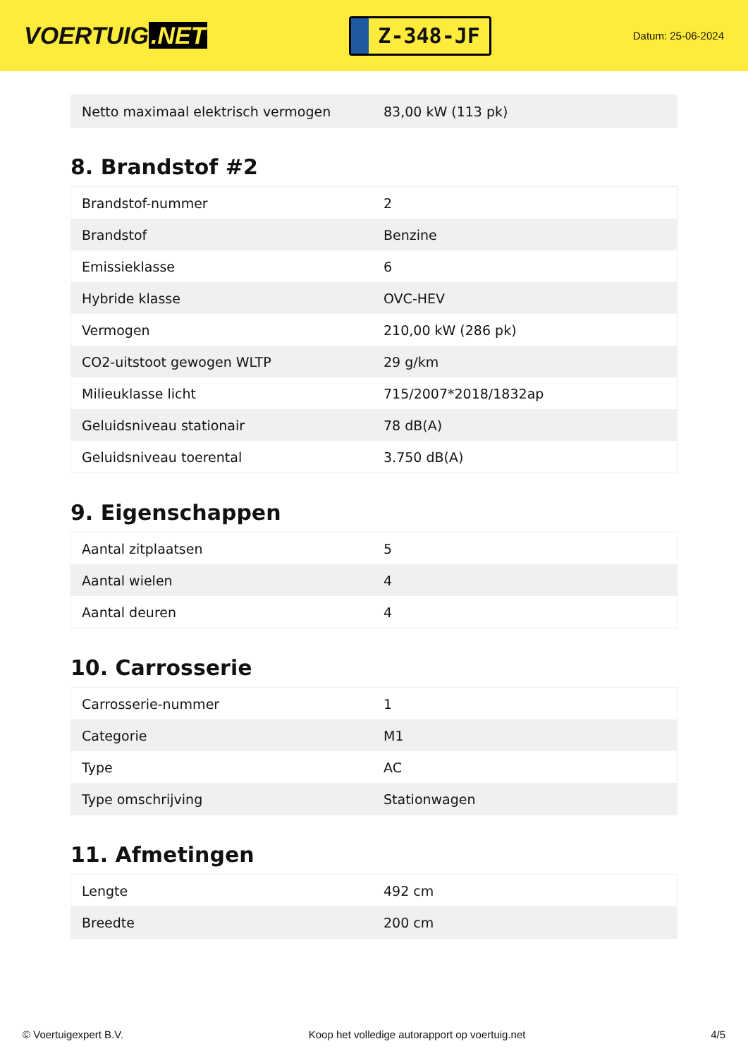VOERTUIG.NET
Z-348-JF
Datum: 25-06-2024
| Netto maximaal elektrisch vermogen | 83,00 kW (113 pk) |
8. Brandstof #2
| Brandstof-nummer | 2 |
| Brandstof | Benzine |
| Emissieklasse | 6 |
| Hybride klasse | OVC-HEV |
| Vermogen | 210,00 kW (286 pk) |
| CO2-uitstoot gewogen WLTP | 29 g/km |
| Milieuklasse licht | 715/2007*2018/1832ap |
| Geluidsniveau stationair | 78 dB(A) |
| Geluidsniveau toerental | 3.750 dB(A) |
9. Eigenschappen
| Aantal zitplaatsen | 5 |
| Aantal wielen | 4 |
| Aantal deuren | 4 |
10. Carrosserie
| Carrosserie-nummer | 1 |
| Categorie | M1 |
| Type | AC |
| Type omschrijving | Stationwagen |
11. Afmetingen
| Lengte | 492 cm |
| Breedte | 200 cm |
© Voertuigexpert B.V. Koop het volledige autorapport op voertuig.net 4/5